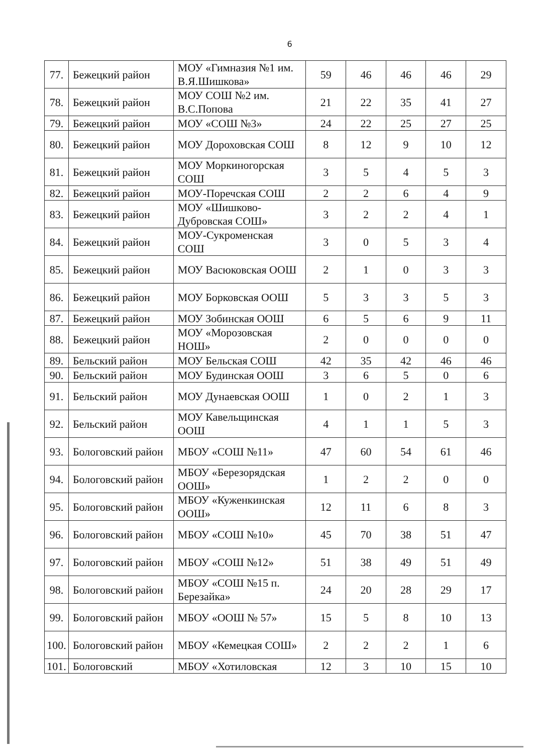6
| 77. | Бежецкий район | МОУ «Гимназия №1 им. В.Я.Шишкова» | 59 | 46 | 46 | 46 | 29 |
| 78. | Бежецкий район | МОУ СОШ №2 им. В.С.Попова | 21 | 22 | 35 | 41 | 27 |
| 79. | Бежецкий район | МОУ «СОШ №3» | 24 | 22 | 25 | 27 | 25 |
| 80. | Бежецкий район | МОУ Дороховская СОШ | 8 | 12 | 9 | 10 | 12 |
| 81. | Бежецкий район | МОУ Моркиногорская СОШ | 3 | 5 | 4 | 5 | 3 |
| 82. | Бежецкий район | МОУ-Поречская СОШ | 2 | 2 | 6 | 4 | 9 |
| 83. | Бежецкий район | МОУ «Шишково-Дубровская СОШ» | 3 | 2 | 2 | 4 | 1 |
| 84. | Бежецкий район | МОУ-Сукроменская СОШ | 3 | 0 | 5 | 3 | 4 |
| 85. | Бежецкий район | МОУ Васюковская ООШ | 2 | 1 | 0 | 3 | 3 |
| 86. | Бежецкий район | МОУ Борковская ООШ | 5 | 3 | 3 | 5 | 3 |
| 87. | Бежецкий район | МОУ Зобинская ООШ | 6 | 5 | 6 | 9 | 11 |
| 88. | Бежецкий район | МОУ «Морозовская НОШ» | 2 | 0 | 0 | 0 | 0 |
| 89. | Бельский район | МОУ Бельская СОШ | 42 | 35 | 42 | 46 | 46 |
| 90. | Бельский район | МОУ Будинская ООШ | 3 | 6 | 5 | 0 | 6 |
| 91. | Бельский район | МОУ Дунаевская ООШ | 1 | 0 | 2 | 1 | 3 |
| 92. | Бельский район | МОУ Кавельщинская ООШ | 4 | 1 | 1 | 5 | 3 |
| 93. | Бологовский район | МБОУ «СОШ №11» | 47 | 60 | 54 | 61 | 46 |
| 94. | Бологовский район | МБОУ «Березорядская ООШ» | 1 | 2 | 2 | 0 | 0 |
| 95. | Бологовский район | МБОУ «Куженкинская ООШ» | 12 | 11 | 6 | 8 | 3 |
| 96. | Бологовский район | МБОУ «СОШ №10» | 45 | 70 | 38 | 51 | 47 |
| 97. | Бологовский район | МБОУ «СОШ №12» | 51 | 38 | 49 | 51 | 49 |
| 98. | Бологовский район | МБОУ «СОШ №15 п. Березайка» | 24 | 20 | 28 | 29 | 17 |
| 99. | Бологовский район | МБОУ «ООШ № 57» | 15 | 5 | 8 | 10 | 13 |
| 100. | Бологовский район | МБОУ «Кемецкая СОШ» | 2 | 2 | 2 | 1 | 6 |
| 101. | Бологовский | МБОУ «Хотиловская | 12 | 3 | 10 | 15 | 10 |